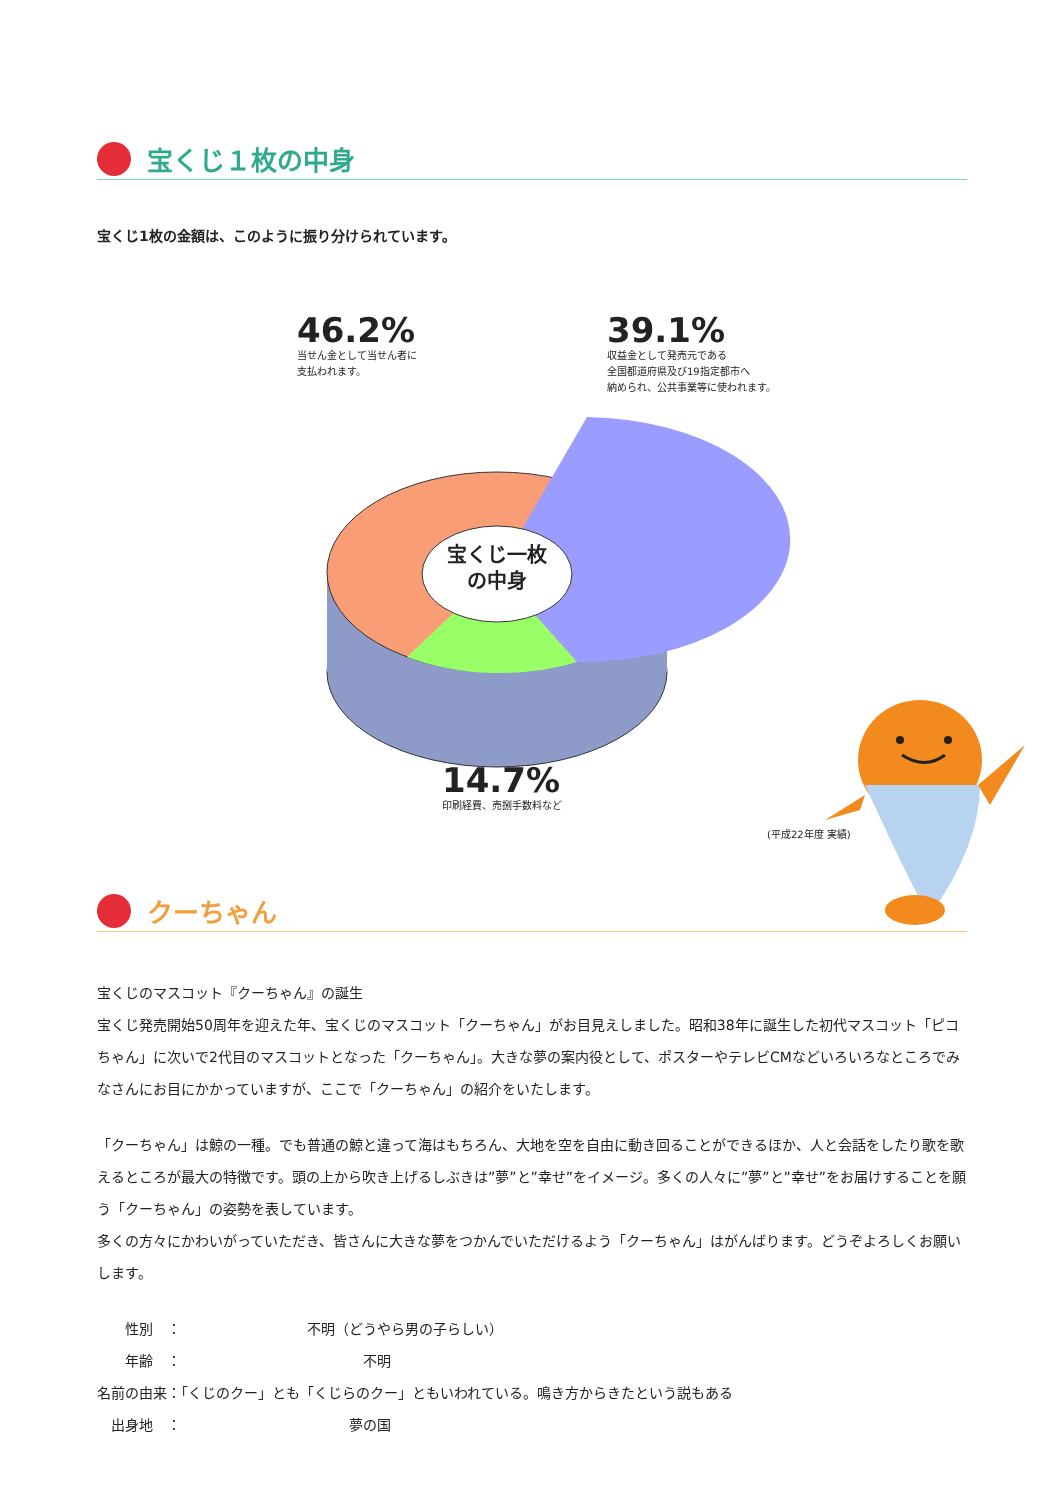宝くじ１枚の中身
宝くじ1枚の金額は、このように振り分けられています。
46.2%
当せん金として当せん者に
支払われます。
39.1%
収益金として発売元である
全国都道府県及び19指定都市へ
納められ、公共事業等に使われます。
宝くじ一枚
の中身
14.7%
印刷経費、売捌手数料など
(平成22年度 実績)
クーちゃん
宝くじのマスコット『クーちゃん』の誕生
宝くじ発売開始50周年を迎えた年、宝くじのマスコット「クーちゃん」がお目見えしました。昭和38年に誕生した初代マスコット「ピコちゃん」に次いで2代目のマスコットとなった「クーちゃん」。大きな夢の案内役として、ポスターやテレビCMなどいろいろなところでみなさんにお目にかかっていますが、ここで「クーちゃん」の紹介をいたします。
「クーちゃん」は鯨の一種。でも普通の鯨と違って海はもちろん、大地を空を自由に動き回ることができるほか、人と会話をしたり歌を歌えるところが最大の特徴です。頭の上から吹き上げるしぶきは”夢”と”幸せ”をイメージ。多くの人々に”夢”と”幸せ”をお届けすることを願う「クーちゃん」の姿勢を表しています。
多くの方々にかわいがっていただき、皆さんに大きな夢をつかんでいただけるよう「クーちゃん」はがんばります。どうぞよろしくお願いします。
　　性別　：　　　　　　　　　不明（どうやら男の子らしい）
　　年齢　：　　　　　　　　　　　　　不明
名前の由来：「くじのクー」とも「くじらのクー」ともいわれている。鳴き方からきたという説もある
　出身地　：　　　　　　　　　　　　夢の国